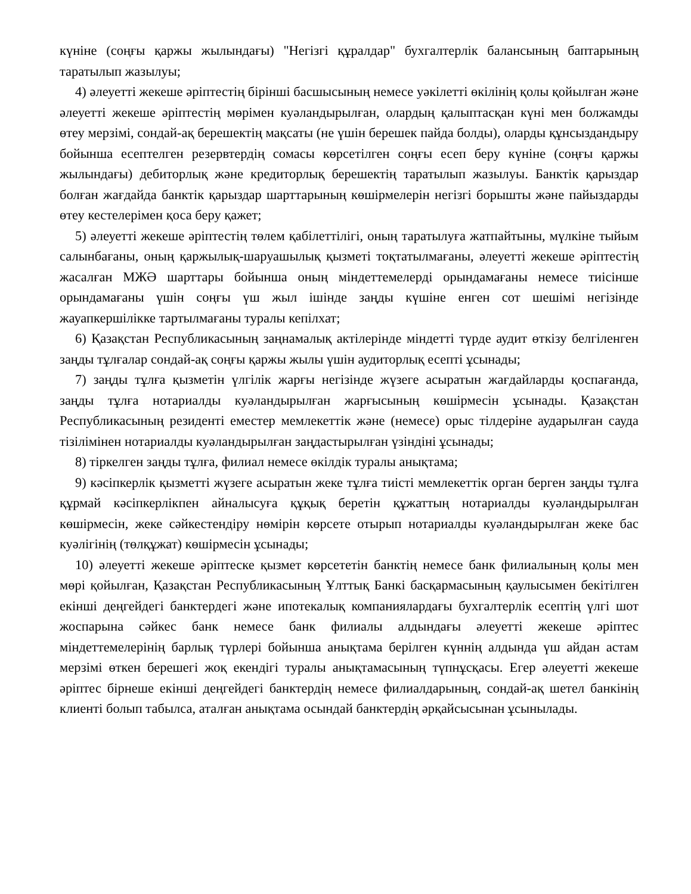күніне (соңғы қаржы жылындағы) "Негізгі құралдар" бухгалтерлік балансының баптарының таратылып жазылуы;
4) әлеуетті жекеше әріптестің бірінші басшысының немесе уәкілетті өкілінің қолы қойылған және әлеуетті жекеше әріптестің мөрімен куәландырылған, олардың қалыптасқан күні мен болжамды өтеу мерзімі, сондай-ақ берешектің мақсаты (не үшін берешек пайда болды), оларды құнсыздандыру бойынша есептелген резервтердің сомасы көрсетілген соңғы есеп беру күніне (соңғы қаржы жылындағы) дебиторлық және кредиторлық берешектің таратылып жазылуы. Банктік қарыздар болған жағдайда банктік қарыздар шарттарының көшірмелерін негізгі борышты және пайыздарды өтеу кестелерімен қоса беру қажет;
5) әлеуетті жекеше әріптестің төлем қабілеттілігі, оның таратылуға жатпайтыны, мүлкіне тыйым салынбағаны, оның қаржылық-шаруашылық қызметі тоқтатылмағаны, әлеуетті жекеше әріптестің жасалған МЖӘ шарттары бойынша оның міндеттемелерді орындамағаны немесе тиісінше орындамағаны үшін соңғы үш жыл ішінде заңды күшіне енген сот шешімі негізінде жауапкершілікке тартылмағаны туралы кепілхат;
6) Қазақстан Республикасының заңнамалық актілерінде міндетті түрде аудит өткізу белгіленген заңды тұлғалар сондай-ақ соңғы қаржы жылы үшін аудиторлық есепті ұсынады;
7) заңды тұлға қызметін үлгілік жарғы негізінде жүзеге асыратын жағдайларды қоспағанда, заңды тұлға нотариалды куәландырылған жарғысының көшірмесін ұсынады. Қазақстан Республикасының резиденті еместер мемлекеттік және (немесе) орыс тілдеріне аударылған сауда тізілімінен нотариалды куәландырылған заңдастырылған үзіндіні ұсынады;
8) тіркелген заңды тұлға, филиал немесе өкілдік туралы анықтама;
9) кәсіпкерлік қызметті жүзеге асыратын жеке тұлға тиісті мемлекеттік орган берген заңды тұлға құрмай кәсіпкерлікпен айналысуға құқық беретін құжаттың нотариалды куәландырылған көшірмесін, жеке сәйкестендіру нөмірін көрсете отырып нотариалды куәландырылған жеке бас куәлігінің (төлқұжат) көшірмесін ұсынады;
10) әлеуетті жекеше әріптеске қызмет көрсететін банктің немесе банк филиалының қолы мен мөрі қойылған, Қазақстан Республикасының Ұлттық Банкі басқармасының қаулысымен бекітілген екінші деңгейдегі банктердегі және ипотекалық компаниялардағы бухгалтерлік есептің үлгі шот жоспарына сәйкес банк немесе банк филиалы алдындағы әлеуетті жекеше әріптес міндеттемелерінің барлық түрлері бойынша анықтама берілген күннің алдында үш айдан астам мерзімі өткен берешегі жоқ екендігі туралы анықтамасының түпнұсқасы. Егер әлеуетті жекеше әріптес бірнеше екінші деңгейдегі банктердің немесе филиалдарының, сондай-ақ шетел банкінің клиенті болып табылса, аталған анықтама осындай банктердің әрқайсысынан ұсынылады.